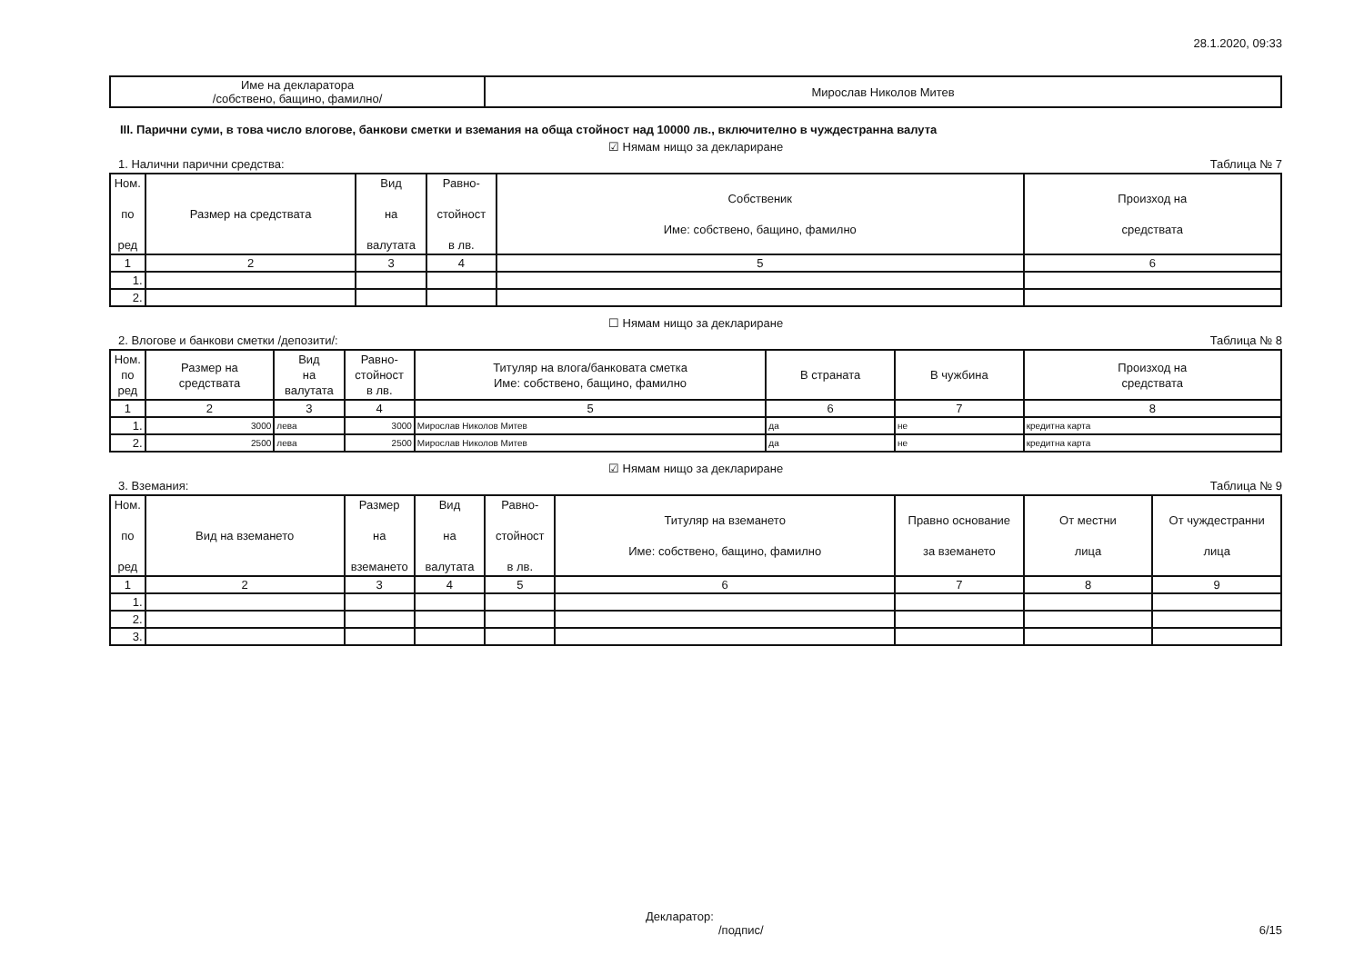28.1.2020, 09:33
| Име на декларатора /собствено, бащино, фамилно/ | Мирослав Николов Митев |
III. Парични суми, в това число влогове, банкови сметки и вземания на обща стойност над 10000 лв., включително в чуждестранна валута
☑ Нямам нищо за деклариране
1. Налични парични средства: Таблица № 7
| Ном. по ред | Размер на средствата | Вид на валутата | Равно- стойност в лв. | Собственик Име: собствено, бащино, фамилно | Произход на средствата |
| --- | --- | --- | --- | --- | --- |
| 1 | 2 | 3 | 4 | 5 | 6 |
| 1. | | | | | |
| 2. | | | | | |
☐ Нямам нищо за деклариране
2. Влогове и банкови сметки /депозити/: Таблица № 8
| Ном. по ред | Размер на средствата | Вид на валутата | Равно- стойност в лв. | Титуляр на влога/банковата сметка Име: собствено, бащино, фамилно | В страната | В чужбина | Произход на средствата |
| --- | --- | --- | --- | --- | --- | --- | --- |
| 1 | 2 | 3 | 4 | 5 | 6 | 7 | 8 |
| 1. | 3000 | лева | 3000 | Мирослав Николов Митев | да | не | кредитна карта |
| 2. | 2500 | лева | 2500 | Мирослав Николов Митев | да | не | кредитна карта |
☑ Нямам нищо за деклариране
3. Вземания: Таблица № 9
| Ном. по ред | Вид на вземането | Размер на вземането | Вид на валутата | Равно- стойност в лв. | Титуляр на вземането Име: собствено, бащино, фамилно | Правно основание за вземането | От местни лица | От чуждестранни лица |
| --- | --- | --- | --- | --- | --- | --- | --- | --- |
| 1 | 2 | 3 | 4 | 5 | 6 | 7 | 8 | 9 |
| 1. | | | | | | | | |
| 2. | | | | | | | | |
| 3. | | | | | | | | |
Декларатор:
/подпис/
6/15